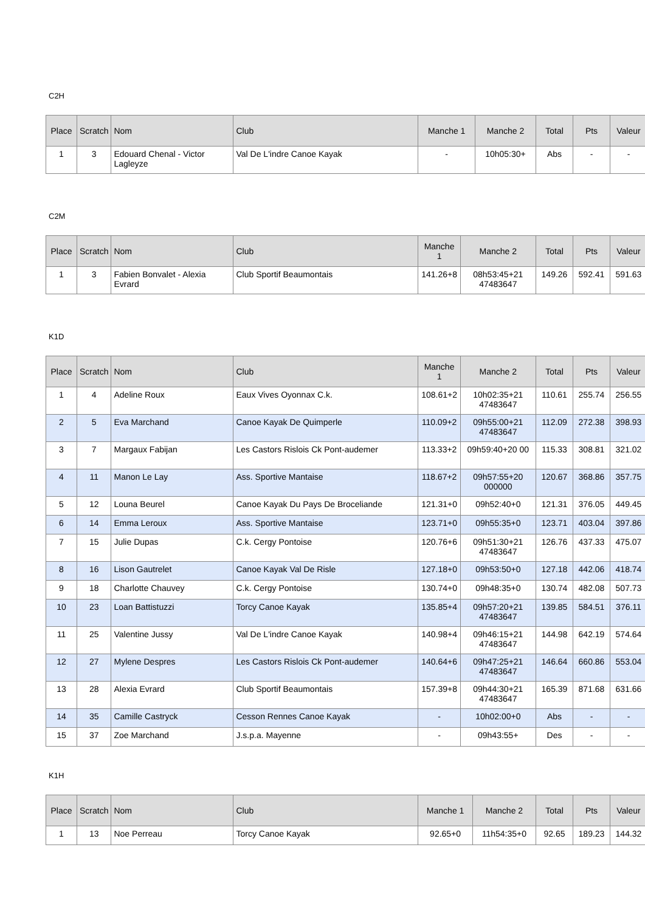C2H
| Place | Scratch | Nom | Club | Manche 1 | Manche 2 | Total | Pts | Valeur |
| --- | --- | --- | --- | --- | --- | --- | --- | --- |
| 1 | 3 | Edouard Chenal - Victor Lagleyze | Val De L'indre Canoe Kayak | - | 10h05:30+ | Abs | - | - |
C2M
| Place | Scratch | Nom | Club | Manche 1 | Manche 2 | Total | Pts | Valeur |
| --- | --- | --- | --- | --- | --- | --- | --- | --- |
| 1 | 3 | Fabien Bonvalet - Alexia Evrard | Club Sportif Beaumontais | 141.26+8 | 08h53:45+21 47483647 | 149.26 | 592.41 | 591.63 |
K1D
| Place | Scratch | Nom | Club | Manche 1 | Manche 2 | Total | Pts | Valeur |
| --- | --- | --- | --- | --- | --- | --- | --- | --- |
| 1 | 4 | Adeline Roux | Eaux Vives Oyonnax C.k. | 108.61+2 | 10h02:35+21 47483647 | 110.61 | 255.74 | 256.55 |
| 2 | 5 | Eva Marchand | Canoe Kayak De Quimperle | 110.09+2 | 09h55:00+21 47483647 | 112.09 | 272.38 | 398.93 |
| 3 | 7 | Margaux Fabijan | Les Castors Rislois Ck Pont-audemer | 113.33+2 | 09h59:40+20 00 | 115.33 | 308.81 | 321.02 |
| 4 | 11 | Manon Le Lay | Ass. Sportive Mantaise | 118.67+2 | 09h57:55+20 000000 | 120.67 | 368.86 | 357.75 |
| 5 | 12 | Louna Beurel | Canoe Kayak Du Pays De Broceliande | 121.31+0 | 09h52:40+0 | 121.31 | 376.05 | 449.45 |
| 6 | 14 | Emma Leroux | Ass. Sportive Mantaise | 123.71+0 | 09h55:35+0 | 123.71 | 403.04 | 397.86 |
| 7 | 15 | Julie Dupas | C.k. Cergy Pontoise | 120.76+6 | 09h51:30+21 47483647 | 126.76 | 437.33 | 475.07 |
| 8 | 16 | Lison Gautrelet | Canoe Kayak Val De Risle | 127.18+0 | 09h53:50+0 | 127.18 | 442.06 | 418.74 |
| 9 | 18 | Charlotte Chauvey | C.k. Cergy Pontoise | 130.74+0 | 09h48:35+0 | 130.74 | 482.08 | 507.73 |
| 10 | 23 | Loan Battistuzzi | Torcy Canoe Kayak | 135.85+4 | 09h57:20+21 47483647 | 139.85 | 584.51 | 376.11 |
| 11 | 25 | Valentine Jussy | Val De L'indre Canoe Kayak | 140.98+4 | 09h46:15+21 47483647 | 144.98 | 642.19 | 574.64 |
| 12 | 27 | Mylene Despres | Les Castors Rislois Ck Pont-audemer | 140.64+6 | 09h47:25+21 47483647 | 146.64 | 660.86 | 553.04 |
| 13 | 28 | Alexia Evrard | Club Sportif Beaumontais | 157.39+8 | 09h44:30+21 47483647 | 165.39 | 871.68 | 631.66 |
| 14 | 35 | Camille Castryck | Cesson Rennes Canoe Kayak | - | 10h02:00+0 | Abs | - | - |
| 15 | 37 | Zoe Marchand | J.s.p.a. Mayenne | - | 09h43:55+ | Des | - | - |
K1H
| Place | Scratch | Nom | Club | Manche 1 | Manche 2 | Total | Pts | Valeur |
| --- | --- | --- | --- | --- | --- | --- | --- | --- |
| 1 | 13 | Noe Perreau | Torcy Canoe Kayak | 92.65+0 | 11h54:35+0 | 92.65 | 189.23 | 144.32 |